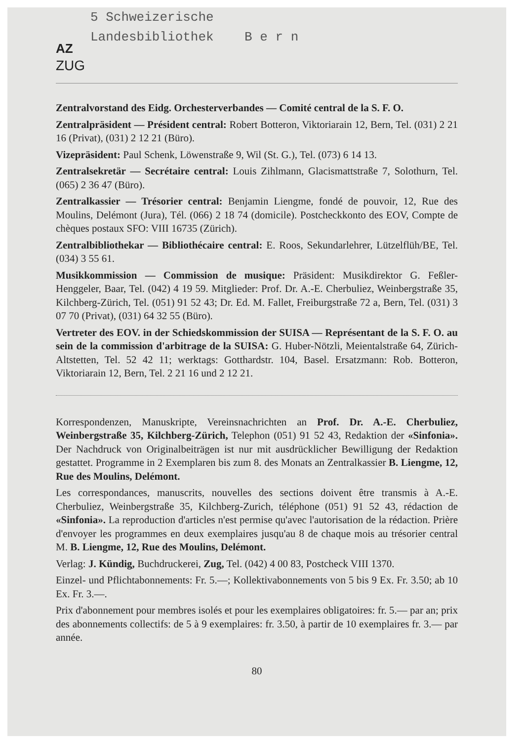5 Schweizerische
Landesbibliothek B e r n
AZ
ZUG
Zentralvorstand des Eidg. Orchesterverbandes — Comité central de la S. F. O.
Zentralpräsident — Président central: Robert Botteron, Viktoriarain 12, Bern, Tel. (031) 2 21 16 (Privat), (031) 2 12 21 (Büro).
Vizepräsident: Paul Schenk, Löwenstraße 9, Wil (St. G.), Tel. (073) 6 14 13.
Zentralsekretär — Secrétaire central: Louis Zihlmann, Glacismattstraße 7, Solothurn, Tel. (065) 2 36 47 (Büro).
Zentralkassier — Trésorier central: Benjamin Liengme, fondé de pouvoir, 12, Rue des Moulins, Delémont (Jura), Tél. (066) 2 18 74 (domicile). Postcheckkonto des EOV, Compte de chèques postaux SFO: VIII 16735 (Zürich).
Zentralbibliothekar — Bibliothécaire central: E. Roos, Sekundarlehrer, Lützelflüh/BE, Tel. (034) 3 55 61.
Musikkommission — Commission de musique: Präsident: Musikdirektor G. Feßler-Henggeler, Baar, Tel. (042) 4 19 59. Mitglieder: Prof. Dr. A.-E. Cherbuliez, Weinbergstraße 35, Kilchberg-Zürich, Tel. (051) 91 52 43; Dr. Ed. M. Fallet, Freiburgstraße 72 a, Bern, Tel. (031) 3 07 70 (Privat), (031) 64 32 55 (Büro).
Vertreter des EOV. in der Schiedskommission der SUISA — Représentant de la S. F. O. au sein de la commission d'arbitrage de la SUISA: G. Huber-Nötzli, Meientalstraße 64, Zürich-Altstetten, Tel. 52 42 11; werktags: Gotthardstr. 104, Basel. Ersatzmann: Rob. Botteron, Viktoriarain 12, Bern, Tel. 2 21 16 und 2 12 21.
Korrespondenzen, Manuskripte, Vereinsnachrichten an Prof. Dr. A.-E. Cherbuliez, Weinbergstraße 35, Kilchberg-Zürich, Telephon (051) 91 52 43, Redaktion der «Sinfonia». Der Nachdruck von Originalbeiträgen ist nur mit ausdrücklicher Bewilligung der Redaktion gestattet. Programme in 2 Exemplaren bis zum 8. des Monats an Zentralkassier B. Liengme, 12, Rue des Moulins, Delémont.
Les correspondances, manuscrits, nouvelles des sections doivent être transmis à A.-E. Cherbuliez, Weinbergstraße 35, Kilchberg-Zurich, téléphone (051) 91 52 43, rédaction de «Sinfonia». La reproduction d'articles n'est permise qu'avec l'autorisation de la rédaction. Prière d'envoyer les programmes en deux exemplaires jusqu'au 8 de chaque mois au trésorier central M. B. Liengme, 12, Rue des Moulins, Delémont.
Verlag: J. Kündig, Buchdruckerei, Zug, Tel. (042) 4 00 83, Postcheck VIII 1370.
Einzel- und Pflichtabonnements: Fr. 5.—; Kollektivabonnements von 5 bis 9 Ex. Fr. 3.50; ab 10 Ex. Fr. 3.—.
Prix d'abonnement pour membres isolés et pour les exemplaires obligatoires: fr. 5.— par an; prix des abonnements collectifs: de 5 à 9 exemplaires: fr. 3.50, à partir de 10 exemplaires fr. 3.— par année.
80